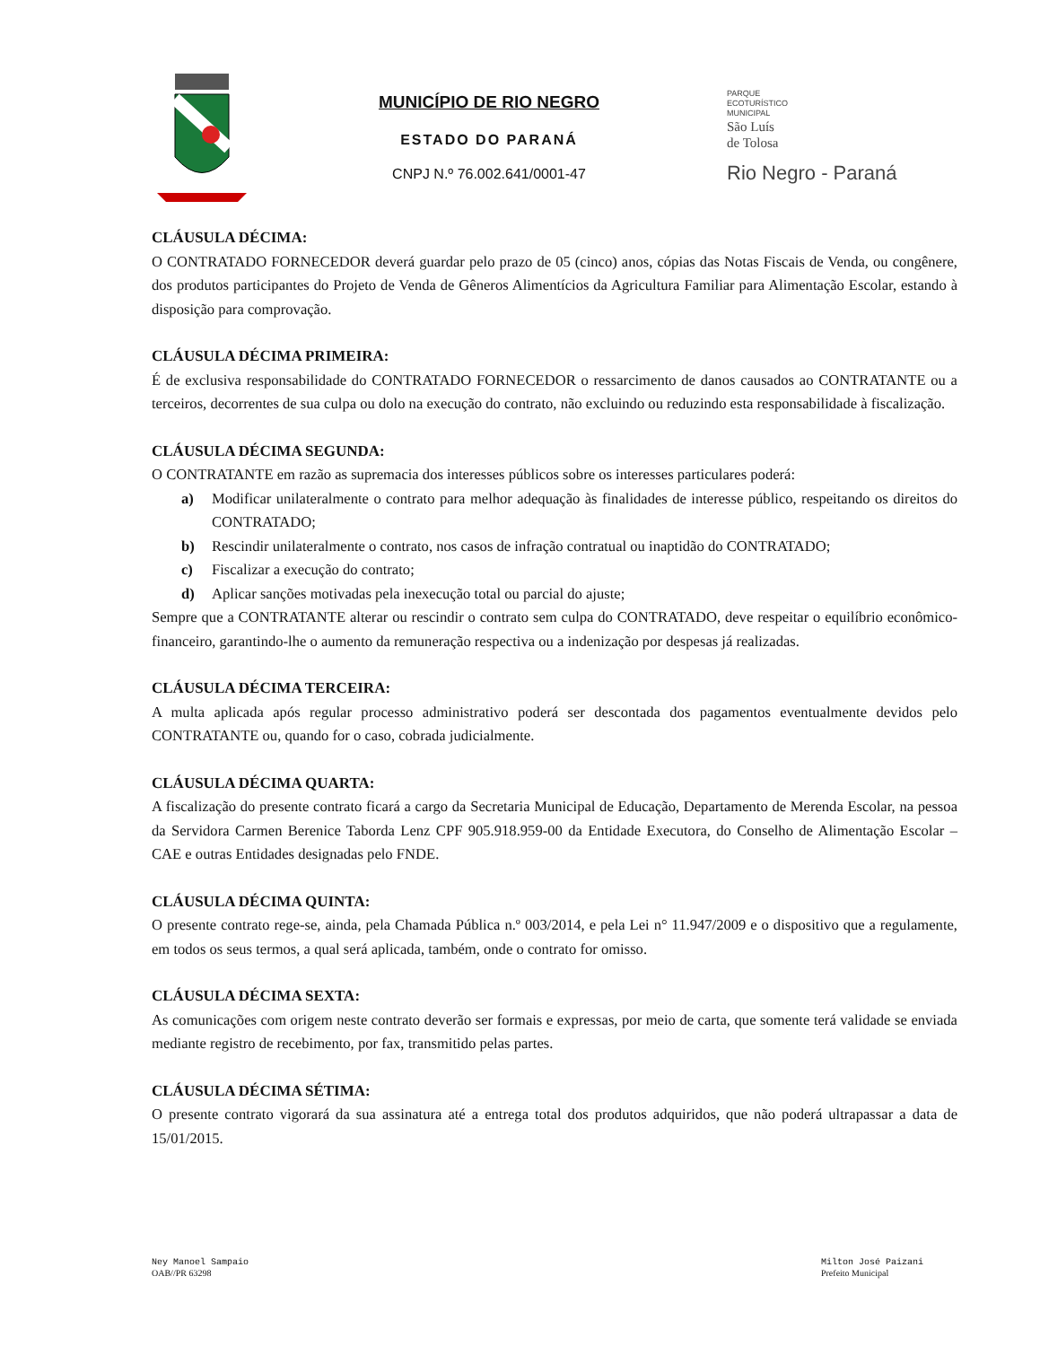MUNICÍPIO DE RIO NEGRO
ESTADO DO PARANÁ
CNPJ N.º 76.002.641/0001-47
PARQUE
ECOTURÍSTICO
MUNICIPAL
São Luís
de Tolosa
Rio Negro - Paraná
CLÁUSULA DÉCIMA:
O CONTRATADO FORNECEDOR deverá guardar pelo prazo de 05 (cinco) anos, cópias das Notas Fiscais de Venda, ou congênere, dos produtos participantes do Projeto de Venda de Gêneros Alimentícios da Agricultura Familiar para Alimentação Escolar, estando à disposição para comprovação.
CLÁUSULA DÉCIMA PRIMEIRA:
É de exclusiva responsabilidade do CONTRATADO FORNECEDOR o ressarcimento de danos causados ao CONTRATANTE ou a terceiros, decorrentes de sua culpa ou dolo na execução do contrato, não excluindo ou reduzindo esta responsabilidade à fiscalização.
CLÁUSULA DÉCIMA SEGUNDA:
O CONTRATANTE em razão as supremacia dos interesses públicos sobre os interesses particulares poderá:
a) Modificar unilateralmente o contrato para melhor adequação às finalidades de interesse público, respeitando os direitos do CONTRATADO;
b) Rescindir unilateralmente o contrato, nos casos de infração contratual ou inaptidão do CONTRATADO;
c) Fiscalizar a execução do contrato;
d) Aplicar sanções motivadas pela inexecução total ou parcial do ajuste;
Sempre que a CONTRATANTE alterar ou rescindir o contrato sem culpa do CONTRATADO, deve respeitar o equilíbrio econômico-financeiro, garantindo-lhe o aumento da remuneração respectiva ou a indenização por despesas já realizadas.
CLÁUSULA DÉCIMA TERCEIRA:
A multa aplicada após regular processo administrativo poderá ser descontada dos pagamentos eventualmente devidos pelo CONTRATANTE ou, quando for o caso, cobrada judicialmente.
CLÁUSULA DÉCIMA QUARTA:
A fiscalização do presente contrato ficará a cargo da Secretaria Municipal de Educação, Departamento de Merenda Escolar, na pessoa da Servidora Carmen Berenice Taborda Lenz CPF 905.918.959-00 da Entidade Executora, do Conselho de Alimentação Escolar – CAE e outras Entidades designadas pelo FNDE.
CLÁUSULA DÉCIMA QUINTA:
O presente contrato rege-se, ainda, pela Chamada Pública n.º 003/2014, e pela Lei n° 11.947/2009 e o dispositivo que a regulamente, em todos os seus termos, a qual será aplicada, também, onde o contrato for omisso.
CLÁUSULA DÉCIMA SEXTA:
As comunicações com origem neste contrato deverão ser formais e expressas, por meio de carta, que somente terá validade se enviada mediante registro de recebimento, por fax, transmitido pelas partes.
CLÁUSULA DÉCIMA SÉTIMA:
O presente contrato vigorará da sua assinatura até a entrega total dos produtos adquiridos, que não poderá ultrapassar a data de 15/01/2015.
Ney Manoel Sampaio
OAB//PR 63298
Milton José Paizani
Prefeito Municipal